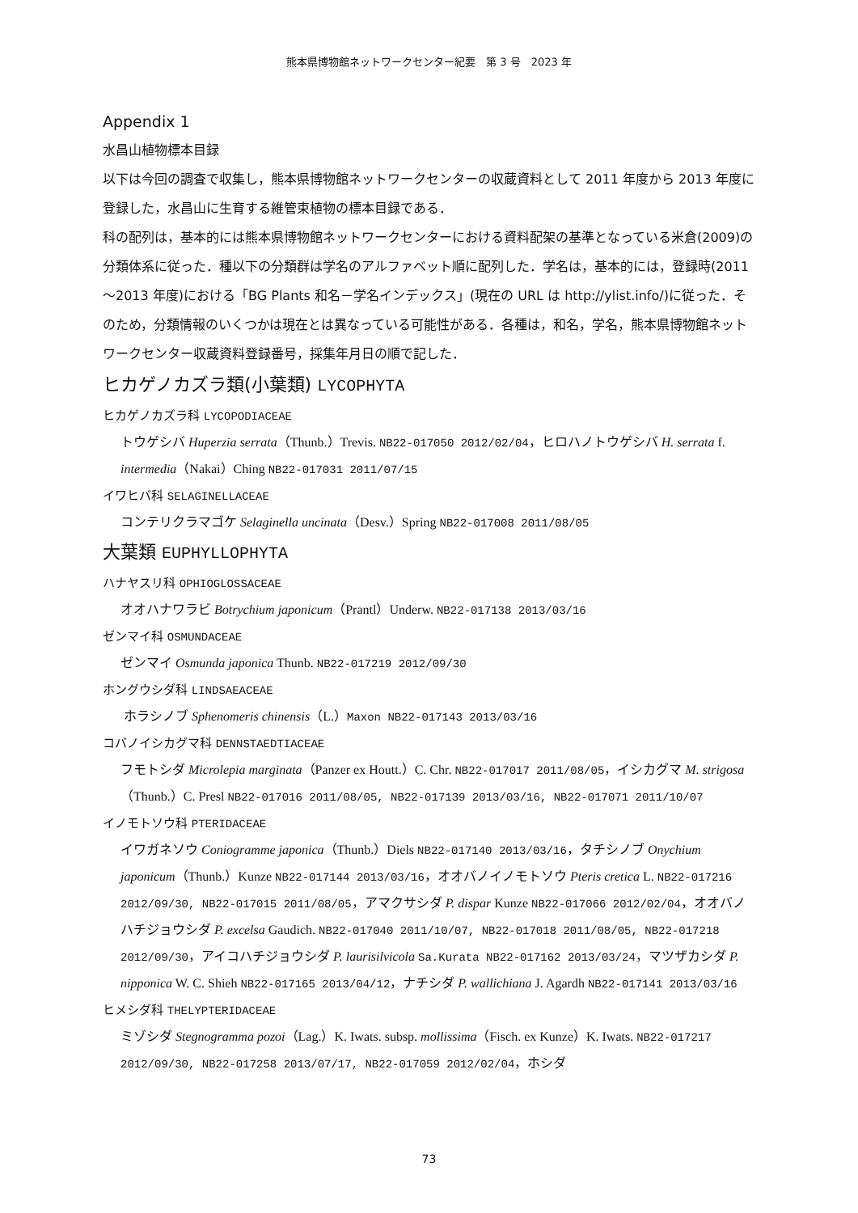熊本県博物館ネットワークセンター紀要　第 3 号　2023 年
Appendix 1
水昌山植物標本目録
以下は今回の調査で収集し，熊本県博物館ネットワークセンターの収蔵資料として 2011 年度から 2013 年度に登録した，水昌山に生育する維管束植物の標本目録である．
科の配列は，基本的には熊本県博物館ネットワークセンターにおける資料配架の基準となっている米倉(2009)の分類体系に従った．種以下の分類群は学名のアルファベット順に配列した．学名は，基本的には，登録時(2011～2013 年度)における「BG Plants 和名－学名インデックス」(現在の URL は http://ylist.info/)に従った．そのため，分類情報のいくつかは現在とは異なっている可能性がある．各種は，和名，学名，熊本県博物館ネットワークセンター収蔵資料登録番号，採集年月日の順で記した．
ヒカゲノカズラ類(小葉類) LYCOPHYTA
ヒカゲノカズラ科 LYCOPODIACEAE
トウゲシバ Huperzia serrata（Thunb.）Trevis. NB22-017050 2012/02/04，ヒロハノトウゲシバ H. serrata f. intermedia（Nakai）Ching NB22-017031 2011/07/15
イワヒバ科 SELAGINELLACEAE
コンテリクラマゴケ Selaginella uncinata（Desv.）Spring NB22-017008 2011/08/05
大葉類 EUPHYLLOPHYTA
ハナヤスリ科 OPHIOGLOSSACEAE
オオハナワラビ Botrychium japonicum（Prantl）Underw. NB22-017138 2013/03/16
ゼンマイ科 OSMUNDACEAE
ゼンマイ Osmunda japonica Thunb. NB22-017219 2012/09/30
ホングウシダ科 LINDSAEACEAE
ホラシノブ Sphenomeris chinensis（L.）Maxon NB22-017143 2013/03/16
コバノイシカグマ科 DENNSTAEDTIACEAE
フモトシダ Microlepia marginata（Panzer ex Houtt.）C. Chr. NB22-017017 2011/08/05，イシカグマ M. strigosa（Thunb.）C. Presl NB22-017016 2011/08/05, NB22-017139 2013/03/16, NB22-017071 2011/10/07
イノモトソウ科 PTERIDACEAE
イワガネソウ Coniogramme japonica（Thunb.）Diels NB22-017140 2013/03/16，タチシノブ Onychium japonicum（Thunb.）Kunze NB22-017144 2013/03/16，オオバノイノモトソウ Pteris cretica L. NB22-017216 2012/09/30, NB22-017015 2011/08/05，アマクサシダ P. dispar Kunze NB22-017066 2012/02/04，オオバノハチジョウシダ P. excelsa Gaudich. NB22-017040 2011/10/07, NB22-017018 2011/08/05, NB22-017218 2012/09/30，アイコハチジョウシダ P. laurisilvicola Sa.Kurata NB22-017162 2013/03/24，マツザカシダ P. nipponica W. C. Shieh NB22-017165 2013/04/12，ナチシダ P. wallichiana J. Agardh NB22-017141 2013/03/16
ヒメシダ科 THELYPTERIDACEAE
ミゾシダ Stegnogramma pozoi（Lag.）K. Iwats. subsp. mollissima（Fisch. ex Kunze）K. Iwats. NB22-017217 2012/09/30, NB22-017258 2013/07/17, NB22-017059 2012/02/04，ホシダ
73